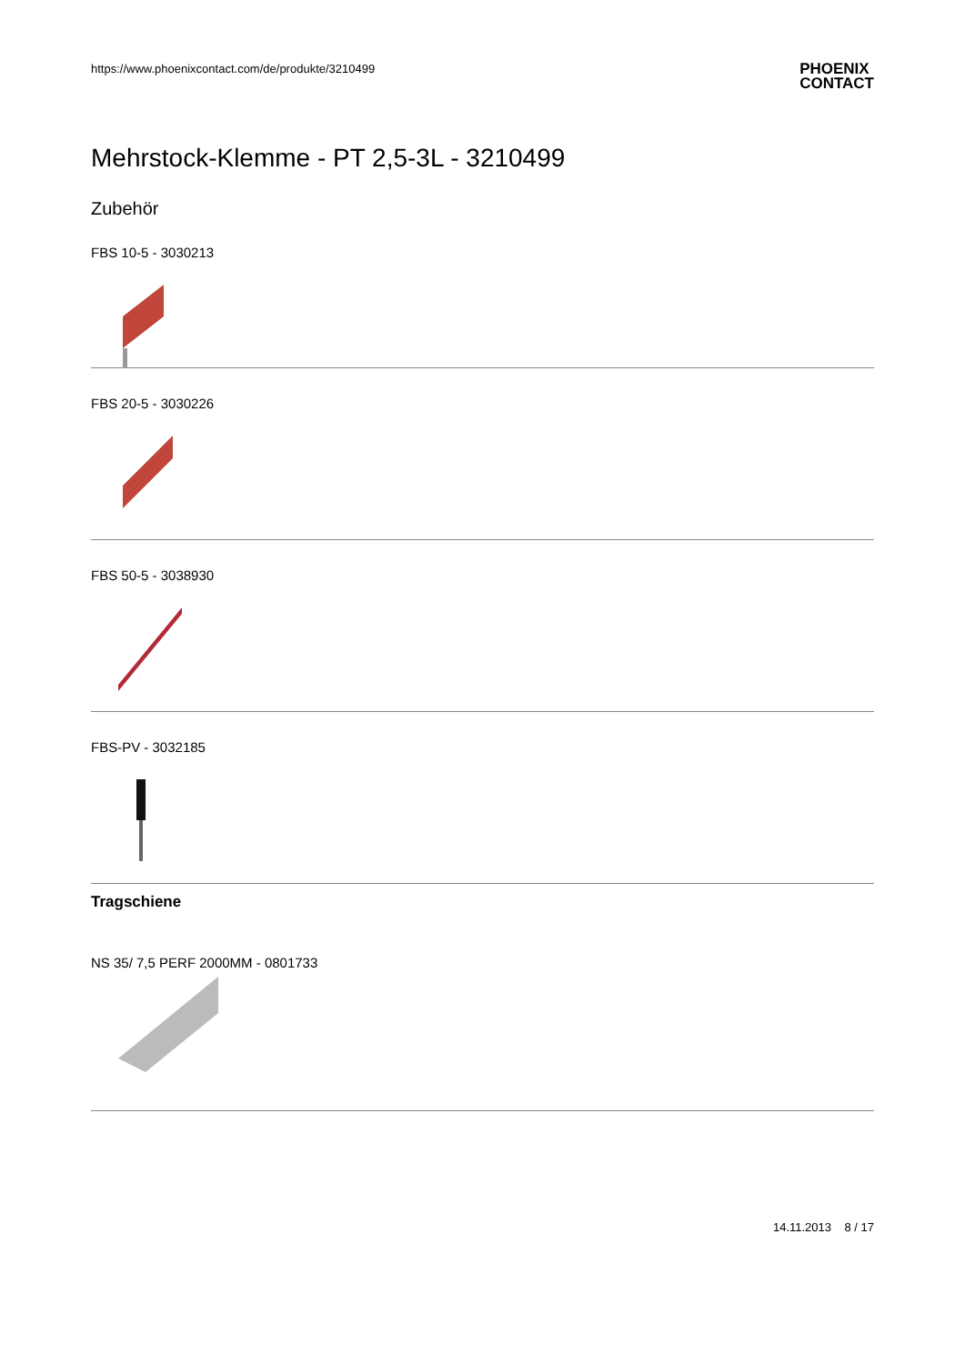https://www.phoenixcontact.com/de/produkte/3210499
PHOENIX
CONTACT
Mehrstock-Klemme - PT 2,5-3L - 3210499
Zubehör
FBS 10-5 - 3030213
FBS 20-5 - 3030226
FBS 50-5 - 3038930
FBS-PV - 3032185
Tragschiene
NS 35/ 7,5 PERF 2000MM - 0801733
14.11.2013 8 / 17